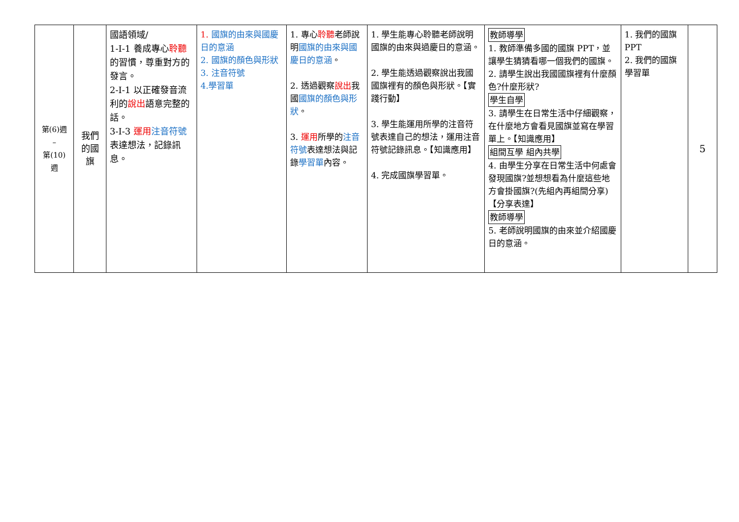| 第(6)週 – 第(10) 週 | 我們 的國 旗 | 國語領域/ 1-Ⅰ-1 養成專心 聆聽 的習慣，尊重對方的發言。 2-Ⅰ-1 以正確發音流利的 說出 語意完整的話。 3-Ⅰ-3 運用 注音符號 表達想法，記錄訊息。 | 1. 國旗的由來與國慶日的意涵 2. 國旗的顏色與形狀 3. 注音符號 4.學習單 | 1. 專心 聆聽 老師說明 國旗的由來與國慶日的意涵 。 2. 透過觀察 說出 我國 國旗的顏色與形狀 。 3. 運用 所學的 注音符號 表達想法與記錄 學習單 內容。 | 1. 學生能專心聆聽老師說明國旗的由來與過慶日的意涵。 2. 學生能透過觀察說出我國國旗裡有的顏色與形狀。【實踐行動】 3. 學生能運用所學的注音符號表達自己的想法，運用注音符號記錄訊息。【知識應用】 4. 完成國旗學習單。 | 教師導學 1. 教師準備多國的國旗 PPT，並讓學生猜猜看哪一個我們的國旗。 2. 請學生說出我國國旗裡有什麼顏色?什麼形狀? 學生自學 3. 請學生在日常生活中仔細觀察，在什麼地方會看見國旗並寫在學習單上。【知識應用】 組間互學 組內共學 4. 由學生分享在日常生活中何處會發現國旗?並想想看為什麼這些地方會掛國旗?(先組內再組間分享)【分享表達】 教師導學 5. 老師說明國旗的由來並介紹國慶日的意涵。 | 1. 我們的國旗 PPT 2. 我們的國旗學習單 | 5 |